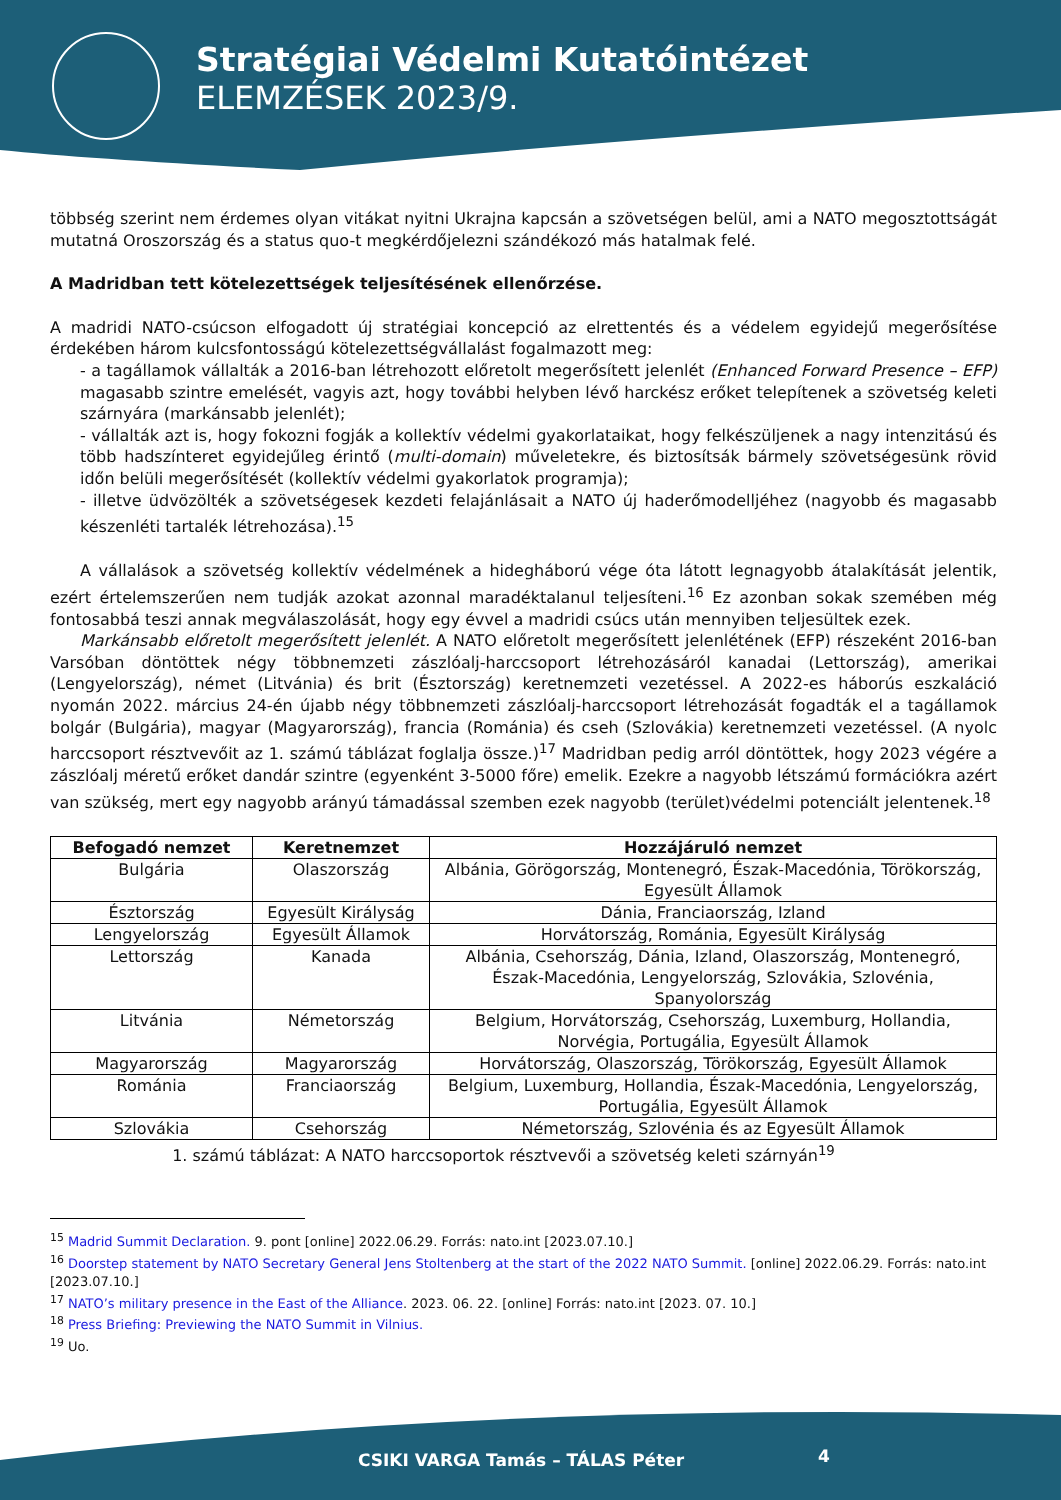Stratégiai Védelmi Kutatóintézet
ELEMZÉSEK 2023/9.
többség szerint nem érdemes olyan vitákat nyitni Ukrajna kapcsán a szövetségen belül, ami a NATO megosztottságát mutatná Oroszország és a status quo-t megkérdőjelezni szándékozó más hatalmak felé.
A Madridban tett kötelezettségek teljesítésének ellenőrzése.
A madridi NATO-csúcson elfogadott új stratégiai koncepció az elrettentés és a védelem egyidejű megerősítése érdekében három kulcsfontosságú kötelezettségvállalást fogalmazott meg:
- a tagállamok vállalták a 2016-ban létrehozott előretolt megerősített jelenlét (Enhanced Forward Presence – EFP) magasabb szintre emelését, vagyis azt, hogy további helyben lévő harckész erőket telepítenek a szövetség keleti szárnyára (markánsabb jelenlét);
- vállalták azt is, hogy fokozni fogják a kollektív védelmi gyakorlataikat, hogy felkészüljenek a nagy intenzitású és több hadszínteret egyidejűleg érintő (multi-domain) műveletekre, és biztosítsák bármely szövetségesünk rövid időn belüli megerősítését (kollektív védelmi gyakorlatok programja);
- illetve üdvözölték a szövetségesek kezdeti felajánlásait a NATO új haderőmodelljéhez (nagyobb és magasabb készenléti tartalék létrehozása).<sup>15</sup>
A vállalások a szövetség kollektív védelmének a hidegháború vége óta látott legnagyobb átalakítását jelentik, ezért értelemszerűen nem tudják azokat azonnal maradéktalanul teljesíteni.<sup>16</sup> Ez azonban sokak szemében még fontosabbá teszi annak megválaszolását, hogy egy évvel a madridi csúcs után mennyiben teljesültek ezek.
Markánsabb előretolt megerősített jelenlét. A NATO előretolt megerősített jelenlétének (EFP) részeként 2016-ban Varsóban döntöttek négy többnemzeti zászlóalj-harccsoport létrehozásáról kanadai (Lettország), amerikai (Lengyelország), német (Litvánia) és brit (Észtország) keretnemzeti vezetéssel. A 2022-es háborús eszkaláció nyomán 2022. március 24-én újabb négy többnemzeti zászlóalj-harccsoport létrehozását fogadták el a tagállamok bolgár (Bulgária), magyar (Magyarország), francia (Románia) és cseh (Szlovákia) keretnemzeti vezetéssel. (A nyolc harccsoport résztvevőit az 1. számú táblázat foglalja össze.)<sup>17</sup> Madridban pedig arról döntöttek, hogy 2023 végére a zászlóalj méretű erőket dandár szintre (egyenként 3-5000 főre) emelik. Ezekre a nagyobb létszámú formációkra azért van szükség, mert egy nagyobb arányú támadással szemben ezek nagyobb (terület)védelmi potenciált jelentenek.<sup>18</sup>
| Befogadó nemzet | Keretnemzet | Hozzájáruló nemzet |
| --- | --- | --- |
| Bulgária | Olaszország | Albánia, Görögország, Montenegró, Észak-Macedónia, Törökország, Egyesült Államok |
| Észtország | Egyesült Királyság | Dánia, Franciaország, Izland |
| Lengyelország | Egyesült Államok | Horvátország, Románia, Egyesült Királyság |
| Lettország | Kanada | Albánia, Csehország, Dánia, Izland, Olaszország, Montenegró, Észak-Macedónia, Lengyelország, Szlovákia, Szlovénia, Spanyolország |
| Litvánia | Németország | Belgium, Horvátország, Csehország, Luxemburg, Hollandia, Norvégia, Portugália, Egyesült Államok |
| Magyarország | Magyarország | Horvátország, Olaszország, Törökország, Egyesült Államok |
| Románia | Franciaország | Belgium, Luxemburg, Hollandia, Észak-Macedónia, Lengyelország, Portugália, Egyesült Államok |
| Szlovákia | Csehország | Németország, Szlovénia és az Egyesült Államok |
1. számú táblázat: A NATO harccsoportok résztvevői a szövetség keleti szárnyán<sup>19</sup>
<sup>15</sup> Madrid Summit Declaration. 9. pont [online] 2022.06.29. Forrás: nato.int [2023.07.10.]
<sup>16</sup> Doorstep statement by NATO Secretary General Jens Stoltenberg at the start of the 2022 NATO Summit. [online] 2022.06.29. Forrás: nato.int [2023.07.10.]
<sup>17</sup> NATO’s military presence in the East of the Alliance. 2023. 06. 22. [online] Forrás: nato.int [2023. 07. 10.]
<sup>18</sup> Press Briefing: Previewing the NATO Summit in Vilnius.
<sup>19</sup> Uo.
CSIKI VARGA Tamás – TÁLAS Péter
4